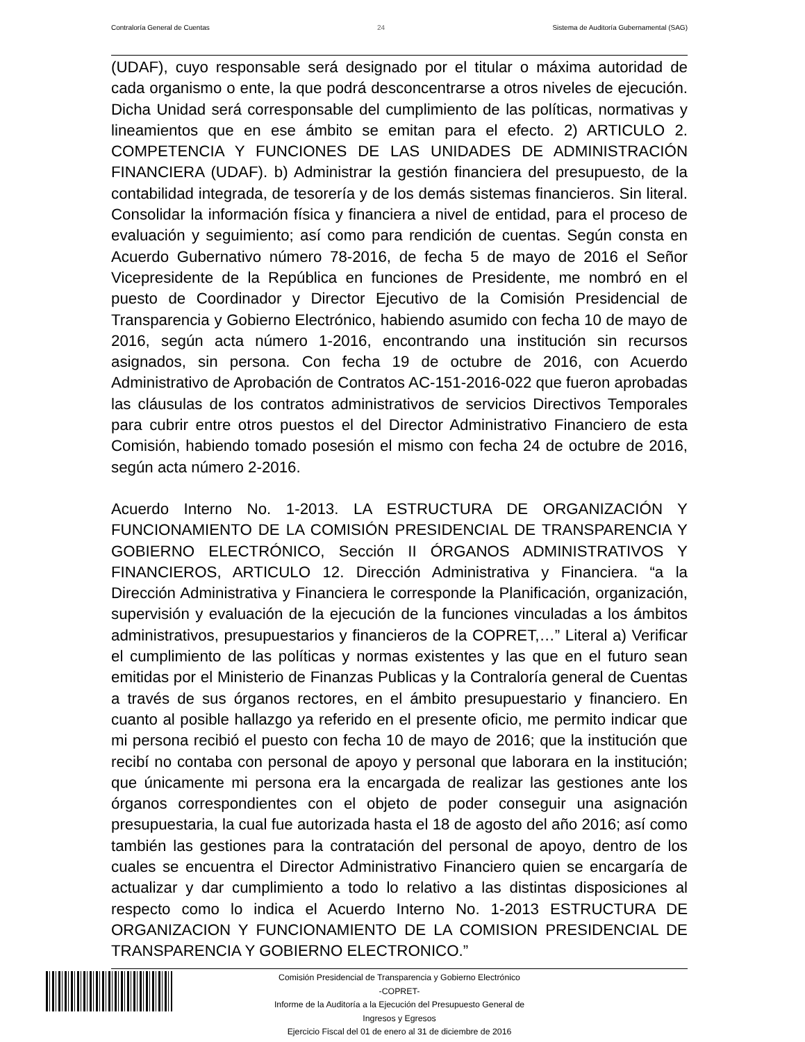Contraloría General de Cuentas 24 Sistema de Auditoría Gubernamental (SAG)
(UDAF), cuyo responsable será designado por el titular o máxima autoridad de cada organismo o ente, la que podrá desconcentrarse a otros niveles de ejecución. Dicha Unidad será corresponsable del cumplimiento de las políticas, normativas y lineamientos que en ese ámbito se emitan para el efecto. 2) ARTICULO 2. COMPETENCIA Y FUNCIONES DE LAS UNIDADES DE ADMINISTRACIÓN FINANCIERA (UDAF). b) Administrar la gestión financiera del presupuesto, de la contabilidad integrada, de tesorería y de los demás sistemas financieros. Sin literal. Consolidar la información física y financiera a nivel de entidad, para el proceso de evaluación y seguimiento; así como para rendición de cuentas. Según consta en Acuerdo Gubernativo número 78-2016, de fecha 5 de mayo de 2016 el Señor Vicepresidente de la República en funciones de Presidente, me nombró en el puesto de Coordinador y Director Ejecutivo de la Comisión Presidencial de Transparencia y Gobierno Electrónico, habiendo asumido con fecha 10 de mayo de 2016, según acta número 1-2016, encontrando una institución sin recursos asignados, sin persona. Con fecha 19 de octubre de 2016, con Acuerdo Administrativo de Aprobación de Contratos AC-151-2016-022 que fueron aprobadas las cláusulas de los contratos administrativos de servicios Directivos Temporales para cubrir entre otros puestos el del Director Administrativo Financiero de esta Comisión, habiendo tomado posesión el mismo con fecha 24 de octubre de 2016, según acta número 2-2016.
Acuerdo Interno No. 1-2013. LA ESTRUCTURA DE ORGANIZACIÓN Y FUNCIONAMIENTO DE LA COMISIÓN PRESIDENCIAL DE TRANSPARENCIA Y GOBIERNO ELECTRÓNICO, Sección II ÓRGANOS ADMINISTRATIVOS Y FINANCIEROS, ARTICULO 12. Dirección Administrativa y Financiera. “a la Dirección Administrativa y Financiera le corresponde la Planificación, organización, supervisión y evaluación de la ejecución de la funciones vinculadas a los ámbitos administrativos, presupuestarios y financieros de la COPRET,…” Literal a) Verificar el cumplimiento de las políticas y normas existentes y las que en el futuro sean emitidas por el Ministerio de Finanzas Publicas y la Contraloría general de Cuentas a través de sus órganos rectores, en el ámbito presupuestario y financiero. En cuanto al posible hallazgo ya referido en el presente oficio, me permito indicar que mi persona recibió el puesto con fecha 10 de mayo de 2016; que la institución que recibí no contaba con personal de apoyo y personal que laborara en la institución; que únicamente mi persona era la encargada de realizar las gestiones ante los órganos correspondientes con el objeto de poder conseguir una asignación presupuestaria, la cual fue autorizada hasta el 18 de agosto del año 2016; así como también las gestiones para la contratación del personal de apoyo, dentro de los cuales se encuentra el Director Administrativo Financiero quien se encargaría de actualizar y dar cumplimiento a todo lo relativo a las distintas disposiciones al respecto como lo indica el Acuerdo Interno No. 1-2013 ESTRUCTURA DE ORGANIZACION Y FUNCIONAMIENTO DE LA COMISION PRESIDENCIAL DE TRANSPARENCIA Y GOBIERNO ELECTRONICO.”
Comisión Presidencial de Transparencia y Gobierno Electrónico
-COPRET-
Informe de la Auditoría a la Ejecución del Presupuesto General de
Ingresos y Egresos
Ejercicio Fiscal del 01 de enero al 31 de diciembre de 2016